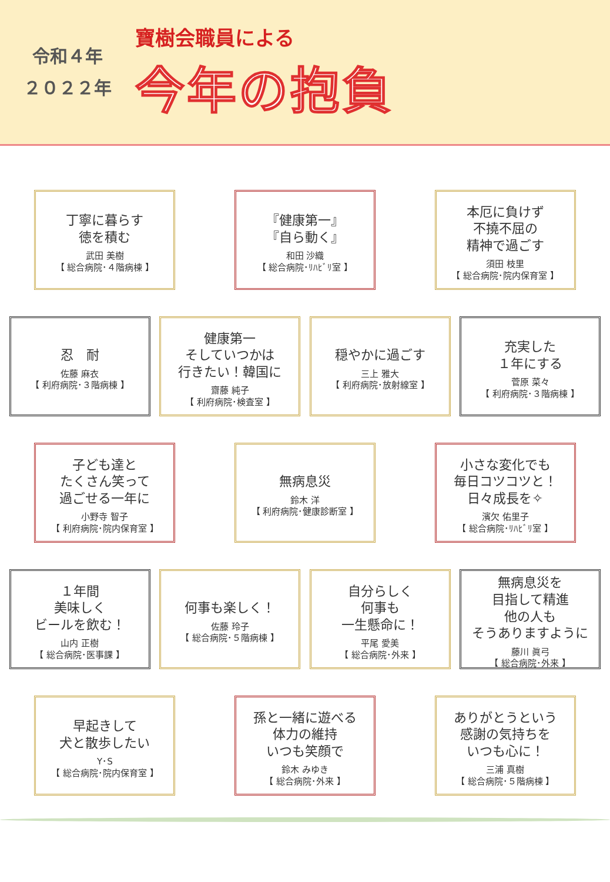令和４年
２０２２年
寶樹会職員による
今年の抱負
丁寧に暮らす
徳を積む
武田 美樹
【 総合病院･４階病棟 】
『健康第一』
『自ら動く』
和田 沙織
【 総合病院･ﾘﾊﾋﾞﾘ室 】
本厄に負けず
不撓不屈の
精神で過ごす
須田 枝里
【 総合病院･院内保育室 】
忍　耐
佐藤 麻衣
【 利府病院･３階病棟 】
健康第一
そしていつかは
行きたい！韓国に
齋藤 純子
【 利府病院･検査室 】
穏やかに過ごす
三上 雅大
【 利府病院･放射線室 】
充実した
１年にする
菅原 菜々
【 利府病院･３階病棟 】
子ども達と
たくさん笑って
過ごせる一年に
小野寺 智子
【 利府病院･院内保育室 】
無病息災
鈴木 洋
【 利府病院･健康診断室 】
小さな変化でも
毎日コツコツと！
日々成長を✧
濱欠 佑里子
【 総合病院･ﾘﾊﾋﾞﾘ室 】
１年間
美味しく
ビールを飲む！
山内 正樹
【 総合病院･医事課 】
何事も楽しく！
佐藤 玲子
【 総合病院･５階病棟 】
自分らしく
何事も
一生懸命に！
平尾 愛美
【 総合病院･外来 】
無病息災を
目指して精進
他の人も
そうありますように
藤川 眞弓
【 総合病院･外来 】
早起きして
犬と散歩したい
Y･S
【 総合病院･院内保育室 】
孫と一緒に遊べる
体力の維持
いつも笑顔で
鈴木 みゆき
【 総合病院･外来 】
ありがとうという
感謝の気持ちを
いつも心に！
三浦 真樹
【 総合病院･５階病棟 】